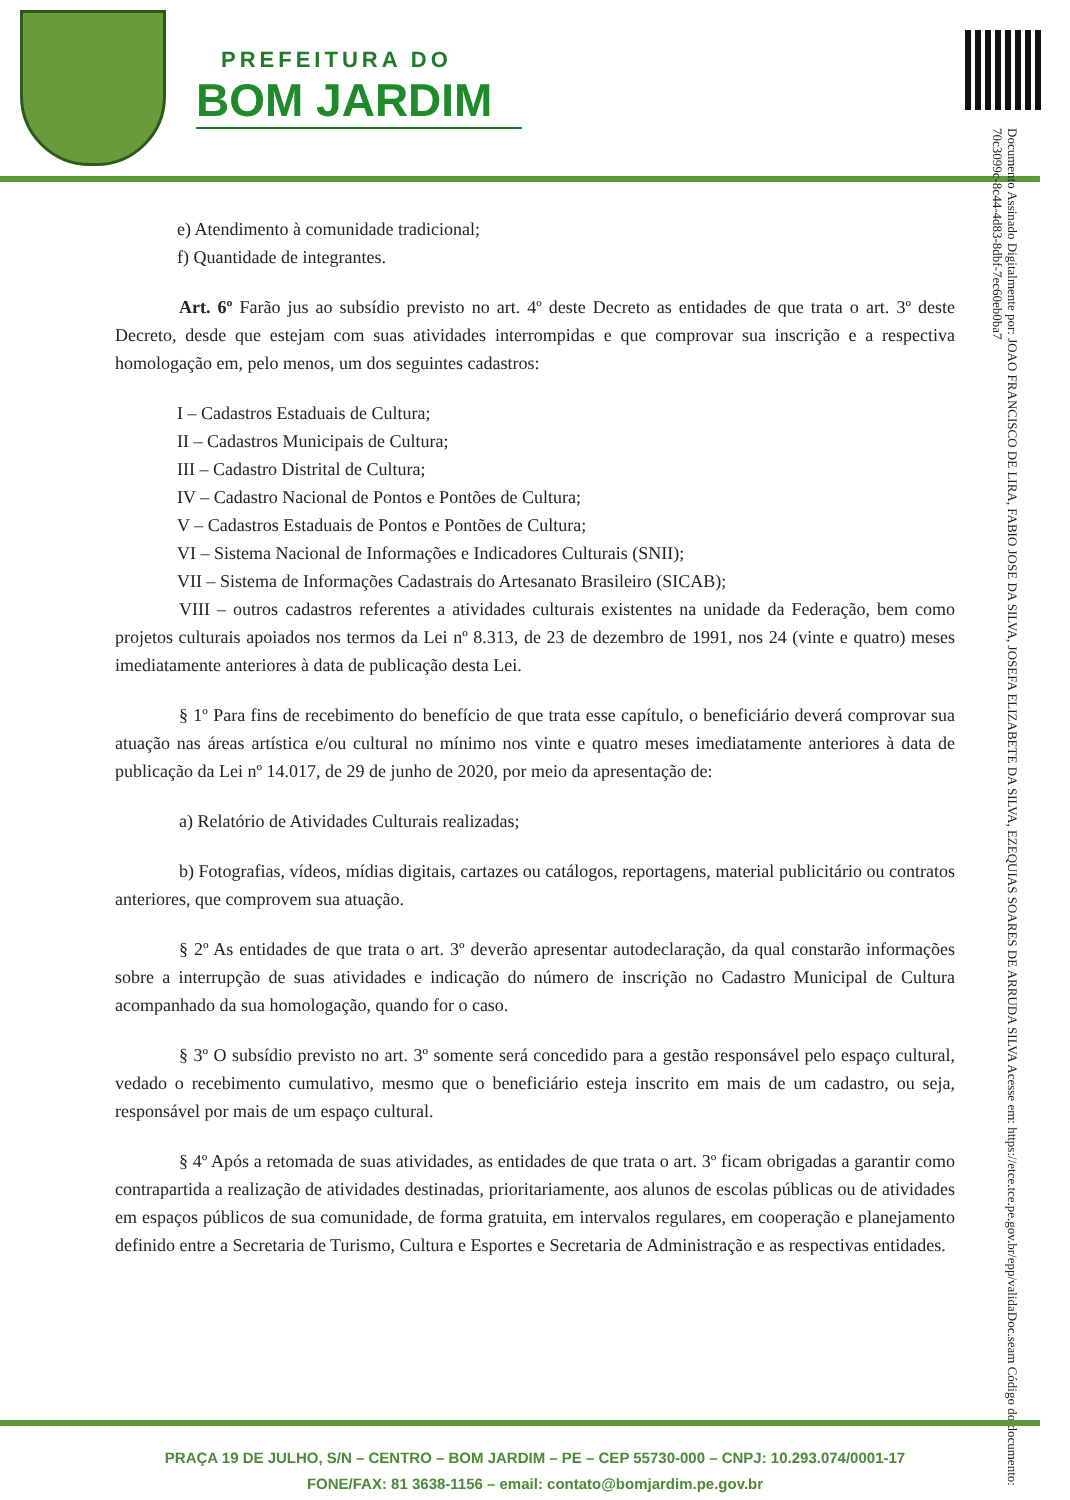PREFEITURA DO
BOM JARDIM
Documento Assinado Digitalmente por: JOAO FRANCISCO DE LIRA, FABIO JOSE DA SILVA, JOSEFA ELIZABETE DA SILVA, EZEQUIAS SOARES DE ARRUDA SILVA Acesse em: https://etce.tce.pe.gov.br/epp/validaDoc.seam Código do documento: 70c3099c-8c44-4d83-8dbf-7ec60eb0ba7
e) Atendimento à comunidade tradicional;
f) Quantidade de integrantes.
Art. 6º Farão jus ao subsídio previsto no art. 4º deste Decreto as entidades de que trata o art. 3º deste Decreto, desde que estejam com suas atividades interrompidas e que comprovar sua inscrição e a respectiva homologação em, pelo menos, um dos seguintes cadastros:
I – Cadastros Estaduais de Cultura;
II – Cadastros Municipais de Cultura;
III – Cadastro Distrital de Cultura;
IV – Cadastro Nacional de Pontos e Pontões de Cultura;
V – Cadastros Estaduais de Pontos e Pontões de Cultura;
VI – Sistema Nacional de Informações e Indicadores Culturais (SNII);
VII – Sistema de Informações Cadastrais do Artesanato Brasileiro (SICAB);
VIII – outros cadastros referentes a atividades culturais existentes na unidade da Federação, bem como projetos culturais apoiados nos termos da Lei nº 8.313, de 23 de dezembro de 1991, nos 24 (vinte e quatro) meses imediatamente anteriores à data de publicação desta Lei.
§ 1º Para fins de recebimento do benefício de que trata esse capítulo, o beneficiário deverá comprovar sua atuação nas áreas artística e/ou cultural no mínimo nos vinte e quatro meses imediatamente anteriores à data de publicação da Lei nº 14.017, de 29 de junho de 2020, por meio da apresentação de:
a) Relatório de Atividades Culturais realizadas;
b) Fotografias, vídeos, mídias digitais, cartazes ou catálogos, reportagens, material publicitário ou contratos anteriores, que comprovem sua atuação.
§ 2º As entidades de que trata o art. 3º deverão apresentar autodeclaração, da qual constarão informações sobre a interrupção de suas atividades e indicação do número de inscrição no Cadastro Municipal de Cultura acompanhado da sua homologação, quando for o caso.
§ 3º O subsídio previsto no art. 3º somente será concedido para a gestão responsável pelo espaço cultural, vedado o recebimento cumulativo, mesmo que o beneficiário esteja inscrito em mais de um cadastro, ou seja, responsável por mais de um espaço cultural.
§ 4º Após a retomada de suas atividades, as entidades de que trata o art. 3º ficam obrigadas a garantir como contrapartida a realização de atividades destinadas, prioritariamente, aos alunos de escolas públicas ou de atividades em espaços públicos de sua comunidade, de forma gratuita, em intervalos regulares, em cooperação e planejamento definido entre a Secretaria de Turismo, Cultura e Esportes e Secretaria de Administração e as respectivas entidades.
PRAÇA 19 DE JULHO, S/N – CENTRO – BOM JARDIM – PE – CEP 55730-000 – CNPJ: 10.293.074/0001-17
FONE/FAX: 81 3638-1156 – email: contato@bomjardim.pe.gov.br